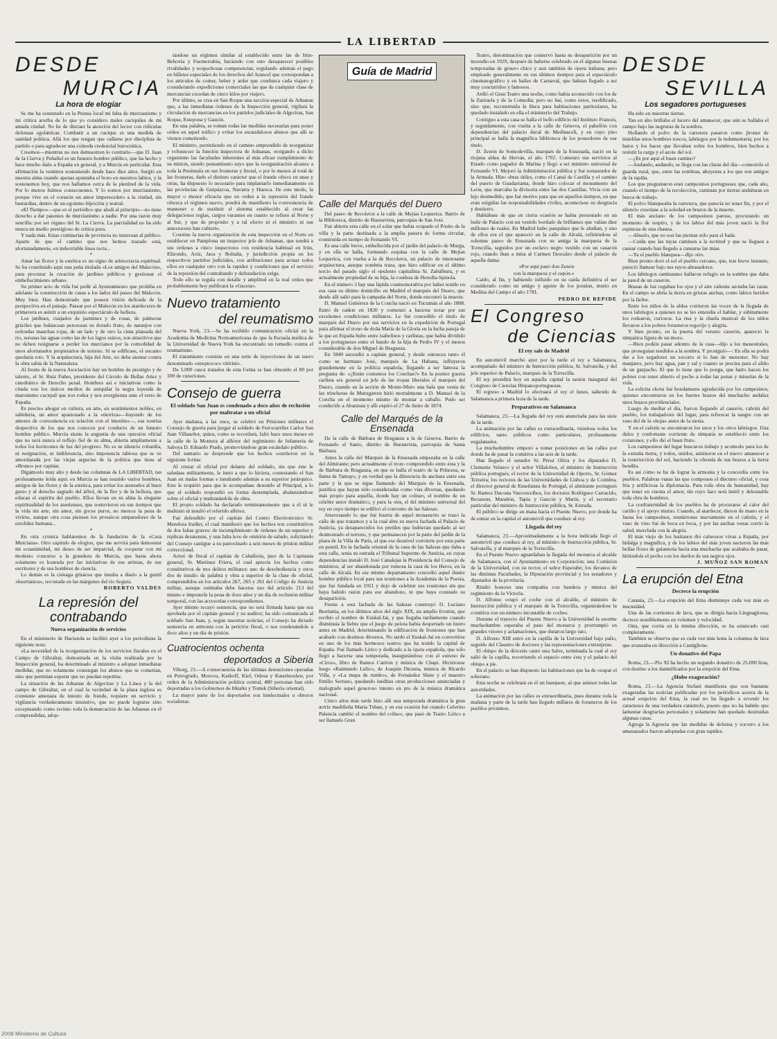LA LIBERTAD
DESDE
MURCIA
La hora de elogiar
Se me ha censurado en la Prensa local mi falta de murcianismo y mi crítica acerba de lo que yo considero males caciquiles de mi amada ciudad. No he de distraer la atención del lector con ridículas defensas egolátricas. Combatir a un cacique es una medida de sanidad política. Allá los que tengan que callarse por disciplina de partido o para agradecer una cómoda credencial burocrática.
Creemos—mientras no nos demuestren lo contrario—que D. Juan de la Cierva y Peñafiel es un funesto hombre público, que ha hecho y hace mucho daño a España en general, y a Murcia en particular. Esta afirmación la venimos sosteniendo desde hace diez años. Surgió en nuestra alma cuando apenas apuntaba el bozo en nuestros labios, y la sostenemos hoy, que nos hallamos cerca de la plenitud de la vida. Por lo menos fuimos consecuentes. Y lo somos por murcianismo, porque vive en el corazón un amor imperecedero a la ciudad, sin bastardías, dentro de un egoísmo hipócrita y teatral.
«El Tiempo»—que es el periódico que aludí al principio—no tiene derecho a dar patentes de murcianismo a nadie. Por una razón muy sencilla: por ser órgano del Sr. La Cierva. La parcialidad no ha sido nunca un medio prestigioso de crítica pura.
Y nada más. Estas cominerías de provincia no interesan al público. Aparte de que el camino que nos hemos trazado está, afortunadamente, en indesviable línea recta...
*
Amar las flores y la estética es un signo de aristocracia espiritual. Se ha constituído aquí una peña titulada «Los amigos del Malecón», para procurar la creación de jardines públicos y gestionar el embellecimiento urbano.
Su primer acto de vida fué pedir al Ayuntamiento que prohiba en adelante la construcción de casas a los lados del paseo del Malecón. Muy bien. Han demostrado que poseen visión delicada de la perspectiva en el paisaje. Pasear por el Malecón en los atardeceres de primavera es asistir a un exquisito espectáculo de belleza.
Los jardines, cuajados de jazmines y de rosas, de palmeras gráciles que balancean perezosas su dorado fruto, de naranjos con redondas manchas rojas, de un lado y de otro la cinta plateada del río, serenas las aguas como las de los lagos suizos, son atractivos que no deben resignarse a perder los murcianos por la comodidad de unos afortunados propietarios de terreno. Si se edificase, el encanto quedaría roto. Y la arquitectura, hija del Arte, no debe atentar contra la obra sabia de la Naturaleza.
Al frente de la nueva Asociación hay un hombre de prestigio y de talento, el Sr. Ruiz Fuñes, presidente del Círculo de Bellas Artes y catedrático de Derecho penal. Hombres así e iniciativas como la citada son los únicos medios de aniquilar la negra leyenda de matonismo caciquil que nos rodea y nos avergüenza ante el resto de España.
Es preciso ahogar en cultura, en arte, en sentimientos nobles, en sabiduría, un amor apasionado a la «tierrica»—huyendo de los amores de conveniencia en relación con el intestino—, esa sonrisa despectiva de los que nos conocen por conducto de un funesto hombre público. Murcia siente la angustia de una opresión oficial que no será nunca el reflejo fiel de su alma, abierta ampliamente a todos los horizontes de luz del progreso. No es su silencio cobardía, ni resignación, ni indiferencia, sino impotencia rabiosa que se ve amordazada por las viejas argucias de la política que tiene al «Bruno» por capitán.
Digámoslo muy alto y desde las columnas de LA LIBERTAD, tan profusamente leída aquí: en Murcia se han reunido varios hombres, amigos de las flores y de la estética, para evitar los atentados al buen gusto y al derecho sagrado del árbol, de la flor y de la belleza, que educan el espíritu del pueblo. Ellos llevan en su alma la elegante espiritualidad de los atenienses, que sostuvieron en sus tiempos que la vida sin arte, sin amor, sin goces puros, no merece la pena de vivirse, aunque otra cosa piensen los prosaicos amparadores de la estolidez humana...
*
En otra crónica hablaremos de la fundación de la «Casa Murciana». Otro capítulo de elogios, que me servirá para demostrar mi ecuanimidad, mi deseo de ser imparcial, de cooperar con mi modesto concurso a la grandeza de Murcia, que hasta ahora solamente es honrada por las iniciativas de sus artistas, de sus escritores y de sus hombres de ciencia.
Lo demás es la ciénaga grisácea que insulta a diario a la gentil «huertanica», recostada en las márgenes del río Segura.
ROBERTO VALDES
La represión del contrabando
Nueva organización de servicios
En el ministerio de Hacienda se facilitó ayer a los periodistas la siguiente nota:
«La necesidad de la reorganización de los servicios fiscales en el Campo de Gibraltar, demostrada en la visita realizada por la Inspección general, ha determinado al ministro a adoptar inmediatas medidas, que no solamente contengan los abusos que se cometían, sino que permitan esperar que no puedan repetirse.
La situación de las Aduanas de Algeciras y La Línea y la del campo de Gibraltar, en el cual la vecindad de la plaza inglesa es constante amenaza de intento de fraude, requiere un servicio y vigilancia verdaderamente intensivo, que no puede lograrse sino exceptuando como recinto toda la demarcación de las Aduanas en él comprendidas, adop-
tándose un régimen similar al establecido entre las de Irún-Behovia y Fuenterrabía, haciendo con esto desaparecer posibles rivalidades y sospechosas competencias, regulando además el pago en billetes especiales de los derechos del Arancel que correspondan a los artículos de comer, beber y arder que conduzca cada viajero y considerando expediciones comerciales las que de cualquier clase de mercancías excedan de cinco kilos por viajero.
Por último, se crea en San Roque una sección especial de Aduanas que, a las inmediatas órdenes de la Inspección general, vigilará la circulación de mercancías en los partidos judiciales de Algeciras, San Roque, Estepona y Gaucín.
En una palabra, se toman todas las medidas necesarias para poner orden en aquel tráfico y evitar los escandalosos abusos que allí se vienen cometiendo.
El ministro, persistiendo en el camino emprendido de reorganizar y robustecer la función inspectora de Aduanas, otorgando a dicho organismo las facultades inherentes al más eficaz cumplimiento de su misión, siendo pensamiento suyo que la reorganización alcance a toda la Península en sus fronteras y litoral, o por lo menos al total de las fronteras, dado el distinto carácter que el fraude ofrece en unas y otras, ha dispuesto lo necesario para implantarlo inmediatamente en las provincias de Guipúzcoa, Navarra y Huesca. De este modo, la mayor o menor eficacia que en orden a la represión del fraude ofrezca el régimen nuevo, pondrá de manifiesto la conveniencia de mantener o de sustituir el sistema establecido al crear las delegaciones regias, cargos vacantes en cuanto se refiere al Norte y al Sur, y que de propósito y a tal efecto ni el ministro ni sus antecesores han cubierto.
Consiste la nueva organización de esta inspección en el Norte en establecer en Pamplona un inspector jefe de Aduanas, que tendrá a sus órdenes a cinco inspectores con residencia habitual en Irún, Elizondo, Aoiz, Jaca y Boltaña, y jurisdicción propia en los respectivos partidos judiciales, con atribuciones para actuar todos ellos en cualquier otro con la rapidez y condiciones que el servicio de la represión del contrabando y defraudación exige.
Todo ello se regula con detalle y amplitud en la real orden que probablemente hoy publicará la «Gaceta».
Nuevo tratamiento
del reumatismo
Nueva York, 23.—Se ha recibido comunicación oficial en la Academia de Medicina Norteamericana de que la Escuela médica de la Universidad de Nueva York ha encontrado un remedio contra el reumatismo.
El tratamiento consiste en una serie de inyecciones de un suero denominado «streptococo viririni».
De 5.000 casos tratados de esta forma se han obtenido el 80 por 100 de curaciones.
Consejo de guerra
El soldado San Juan es condenado a doce años de reclusión por maltratar a un oficial
Ayer mañana, a las once, se celebró en Prisiones militares el Consejo de guerra para juzgar al soldado de Ferrocarriles Carlos San Juan Villaseñor, quien, como se recordará, faltó hace unos meses en la calle de la Montera al alférez del regimiento de Infantería de Saboya D. Eduardo Prado, promoviéndose gran escándalo público.
Del sumario se desprende que los hechos ocurrieron en la siguiente forma:
Al cruzar el oficial por delante del soldado, sin que éste le saludase militarmente, le instó a que lo hiciera, contestando el San Juan en malas formas e insultando además a su superior jerárquico. Este le requirió para que le acompañase detenido al Principal, a lo que el soldado respondió en forma destemplada, abalanzándose sobre el oficial y maltratándole de obra.
El propio soldado ha declarado terminantemente que a él ni le maltrató ni insultó el referido alférez.
Fué defendido por el capitán del Centro Electrotécnico Sr. Mendoza Iradier, el cual manifestó que los hechos son constitutivos de dos faltas graves: de incumplimiento de órdenes de un superior y réplicas desatentas, y una falta leve de omisión de saludo, solicitando del Consejo castigue a su patrocinado a seis meses de prisión militar correccional.
Actuó de fiscal el capitán de Caballería, juez de la Capitanía general, Sr. Martínez Friera, el cual aprecia los hechos como constitutivos de tres delitos militares: uno de desobediencia y otros dos de insulto de palabra y obra a superior de la clase de oficial, comprendidos en los artículos 267, 265 y 261 del Código de Justicia militar, aunque estimaba debe hacerse uso del artículo 213 del mismo e imponerle la pena de doce años y un día de reclusión militar temporal, con las accesorias correspondientes.
Ayer mismo recayó sentencia, que no será firmada hasta que sea aprobada por el capitán general y su auditor; ha sido comunicada al soldado San Juan, y, según nuestras noticias, el Consejo ha dictado sentencia en armonía con la petición fiscal, o sea condenándole a doce años y un día de prisión.
Cuatrocientos ochenta
deportados a Siberia
Viborg, 23.—A consecuencia de las últimas detenciones operadas en Petrogrado, Moscou, Karkoff, Kief, Odesa y Katerinoslaw, por orden de la Administración política central, 480 personas han sido deportadas a los Gobiernos de Irkurks y Tomsk (Siberia oriental).
La mayor parte de los deportados son intelectuales u obreros socialistas.
Guía de Madrid
Calle del Marqués del Duero
Del paseo de Recoletos a la calle de Mejías Lequerica. Barrio de la Biblioteca, distrito de Buenavista, parroquia de San José.
Fué abierta esta calle en el solar que había ocupado el Pósito de la villa y la parte destinada a la amplia panera de forma circular, construída en tiempo de Fernando VI.
Es una calle breve, embellecida por el jardín del palacio de Murga, y en ella se halla, formando esquina con la calle de Mejías Lequerica, con vuelta a la de Recoletos, un palacio de interesante arquitectura, aunque sombría traza, que hizo edificar en el último tercio del pasado siglo el opulento capitalista Sr. Zabálburu, y es actualmente propiedad de su hija, la condesa de Heredia-Spínola.
En el número 3 hay una lápida conmemorativa por haber tenido en esa casa su último domicilio en Madrid el marqués del Duero, que desde allí salió para la campaña del Norte, donde encontró la muerte.
D. Manuel Gutiérrez de la Concha nació en Tucumán el año 1808. Entró de cadete en 1820 y comenzó a hacerse notar por sus excelentes condiciones militares. Le fué concedido el título de marqués del Duero por sus servicios en la expedición de Portugal para afirmar el trono de doña María de la Gloria en la lucha pareja de la que en España hubo entre isabelinos y carlistas, que había dividido a los portugueses entre el bando de la hija de Pedro IV y el menos considerable de don Miguel de Braganza.
En 1849 ascendió a capitán general, y desde entonces tanto él como su hermano José, marqués de La Habana, influyeron grandemente en la política española, llegando a ser famosa la pregunta de: «¿Están contentos los Conchas?» En la postrer guerra carlista era general en jefe de las tropas liberales el marqués del Duero, cuando en la acción de Monte-Muro una bala que venía de las trincheras de Murugarren hirió mortalmente a D. Manuel de la Concha en el momento mismo de montar a caballo. Pudo ser conducido a Abarzuza y allí expiró el 27 de Junio de 1874.
Calle del Marqués de la Ensenada
De la calle de Bárbara de Braganza a la de Génova. Barrio de Fernando el Santo, distrito de Buenavista, parroquia de Santa Bárbara.
Antes la calle del Marqués de la Ensenada empezaba en la calle del Almirante; pero actualmente el trozo comprendido entre ésta y la de Bárbara de Braganza, en que se halla el teatro de la Princesa, se llama de Tamayo, y en verdad que la diferencia de anchura entre esa parte y la que se sigue llamando del Marqués de la Ensenada, justifica que hayan sido consideradas como vías diversas, quedando más propio para aquélla, donde hay un coliseo, el nombre de un célebre autor dramático, y para la otra, el del ministro universal del rey en cuyo tiempo se edificó el convento de las Salesas.
Atravesando lo que fué huerta de aquel monasterio se trazó la calle de que tratamos y a la cual abre su nueva fachada el Palacio de Justicia, ya desaparecidos los pretiles que hubieran quedado al ser desmontado el terreno, y que permanecen por la parte del jardín de la plaza de la Villa de París, al que ese desnivel convierte por esta parte en pensil. En la fachada oriental de la casa de las Salesas que daba a esta calle, tenía su entrada el Tribunal Supremo de Justicia, en cuyas dependencias instaló D. José Canalejas la Presidencia del Consejo de ministros, al ser abandonada por ruinosa la casa de los Heros, en la calle de Alcalá. En ese mismo departamento concedió aquel ilustre hombre público local para sus reuniones a la Academia de la Poesía, que fué fundada en 1911 y dejó de celebrar sus reuniones sin que haya habido razón para ese abandono, ni que haya constado su desaparición.
Frente a esta fachada de las Salesas construyó D. Luciano Berriatúa, en los últimos años del siglo XIX, un amplio frontón, que recibió el nombre de Euskal-Jai, y que llegaba tardíamente cuando disminuía la fiebre que el juego de pelota había despertado un lustro antes en Madrid, determinando la edificación de frontones que han acabado con destinos diversos. No tardó el Euskal-Jai en convertirse en uno de los más hermosos teatros que ha tenido la capital de España. Fué llamado Lírico y dedicado a la ópera española, que sólo llegó a hacerse una temporada, inaugurándose con el estreno de «Circe», libro de Ramos Carrión y música de Chapí. Hiciéronse luego «Raimundo Lulio», de Joaquín Dicenta, música de Ricardo Villa, y «La mapa de rumbo», de Fernández Shaw y el maestro Emilio Serrano, quedando inéditas otras producciones anunciadas y malogrado aquel generoso intento en pro de la música dramática nacional.
Cinco años más tarde hizo allí una temporada dramática la gran actriz madrileña María Tubau, y en esa ocasión fué cuando Ceferino Palencia cambió el nombre del coliseo, que pasó de Teatro Lírico a ser llamado Gran
Teatro, denominación que conservó hasta su desaparición por un incendio en 1920, después de haberse celebrado en él algunas buenas temporadas de género chico y aun también de ópera italiana; pero empleado generalmente en sus últimos tiempos para el espectáculo cinematográfico y en bailes de Carnaval, que habían llegado a ser muy concurridos y famosos.
Ardió el Gran Teatro una noche, como había acontecido con los de la Zarzuela y de la Comedia; pero no fué, como éstos, reedificado, sino que, reconstruída la finca para habitaciones particulares, ha quedado instalado en ella el ministerio del Trabajo.
Contiguo a esta casa se halla el bello edificio del Instituto Francés, y seguidamente, con vuelta a la calle de Génova, el pabellón con dependencias del palacio ducal de Medinaceli, y en cuyo piso principal se halla la magnífica biblioteca de los poseedores de ese título.
D. Zenón de Somodevilla, marqués de la Ensenada, nació en la riojana aldea de Hervás, el año 1702. Comenzó sus servicios al Estado como pagador de Marina y llegó a ser ministro universal de Fernando VI. Mejoró la Administración pública y fué restaurador de la Armada. Hizo obras útiles, como el Canal de Castilla y el camino del puerto de Guadarrama, donde hizo colocar el monumento del León, que marcaba la divisoria entre las dos Castillas. Vivía con un lujo desmedido, que fué motivo para que en aquellos tiempos, en que eran exigidas las responsabilidades civiles, aconteciese su desgracia y destierro.
Hablábase de que en cierta ocasión se había presentado en un baile de Palacio con un vestido bordado de brillantes que valían diez millones de reales. En Madrid hubo pasquines que le aludían, y uno de ellos era el que apareció en la calle de Alcalá, refiriéndose al solemne paseo de Ensenada con su amiga la marquesa de la Torrecilla, seguidos por un esclavo negro vestido con un casacón rojo, cuando iban a misa al Carmen Descalzo desde el palacio de aquella dama:
«Por aquí pasó don Zenón
con la marquesa y el capón.»
Caído, al fin, y habiendo influído en su caída definitiva el ser considerado como un amigo y agente de los jesuítas, murió en Medina del Campo el año 1781.
PEDRO DE REPIDE
El Congreso
de Ciencias
El rey sale de Madrid
En automóvil marchó ayer por la tarde el rey a Salamanca, acompañado del ministro de Instrucción pública, Sr. Salvatella, y del jefe superior de Palacio, marqués de la Torrecilla.
El rey presidirá hoy en aquella capital la sesión inaugural del Congreso de Ciencias Hispanoportuguesas.
El regreso a Madrid lo efectuará el rey el lunes, saliendo de Salamanca a primera hora de la tarde.
Preparativos en Salamanca
Salamanca, 23.—La llegada del rey está anunciada para las siete de la tarde.
La animación por las calles es extraordinaria, viéndose todos los edificios, tanto públicos como particulares, profusamente engalanados.
La muchedumbre empezó a tomar posiciones en las calles por donde ha de pasar la comitiva a las seis de la tarde.
Han llegado el senador Sr. Pérez Oliva y los diputados D. Clemente Velasco y el señor Villalobos, el ministro de Instrucción pública portugués, el rector de la Universidad de Oporto, Sr. Gómez Teixeira; los rectores de las Universidades de Lisboa y de Coimbra, el director general de Enseñanza de Portugal, el almirante portugués Sr. Ramos Dacosta Vasconcelhos, los doctores Rodríguez Carracido, Recasens, Marañón, Tapia y Gascón y Marín, y el secretario particular del ministro de Instrucción pública, Sr. Estrada.
El público se dirige en masa hacia el Puente Nuevo, por donde ha de entrar en la capital el automóvil que conduce al rey.
Llegada del rey
Salamanca, 23.—Aproximadamente a la hora indicada llegó el automóvil que conduce al rey, al ministro de Instrucción pública, Sr. Salvatella, y al marqués de la Torrecilla.
En el Puente Nuevo aguardaban la llegada del monarca el alcalde de Salamanca, con el Ayuntamiento en Corporación; una Comisión de la Universidad, con su rector, el señor Esperabé; los decanos de las distintas Facultades, la Diputación provincial y los senadores y diputados de la provincia.
Rindió honores una compañía con bandera y música del regimiento de la Victoria.
D. Alfonso ocupó el coche con el alcalde, el ministro de Instrucción pública y el marqués de la Torrecilla, organizándose la comitiva con un número incontable de coches.
Durante el trayecto del Puente Nuevo a la Universidad la enorme muchedumbre esperaba el paso del monarca y prorrumpió en grandes vítores y aclamaciones, que duraron largo rato.
D. Alfonso XIII entró en la capilla de la Universidad bajo palio, seguido del Claustro de doctores y las representaciones extranjeras.
El obispo de la diócesis cantó una Salve, terminada la cual el rey salió de la capilla, recorriendo el espacio entre ésta y el palacio del obispo a pie.
En el palacio se han dispuesto las habitaciones que ha de ocupar el soberano.
Esta noche se celebrará en él un banquete, al que asisten todas las autoridades.
La animación por las calles es extraordinaria, pues durante toda la mañana y parte de la tarde han llegado millares de forasteros de los pueblos próximos.
DESDE
SEVILLA
Los segadores portugueses
Ha sido en nuestras tierras.
Tan en alto brillaba el lucero del amanecer, que aún se hallaba el campo bajo las negruras de la sombra.
Hollando el polvo de la carretera pasaron como jirones de tinieblas unos hombres toscos, labriegos por la indumentaria; por los hatos y los haces que llevaban sobre los hombros, bien hechos a resistir la carga y el azote del sol.
—¿Es por aquí el buen camino?
—Andando, andando, se llega con las claras del día—contestóle el guarda rural, que, entre las sombras, ahuyenta a los que son amigos de la rapiña.
Los que preguntaron eran campesinos portugueses que, cada año, cuando el tiempo de la recolección, caminan por tierras andaluzas en busca de trabajo.
El polvo blanqueaba la carretera, que parecía no tener fin, y por el silencio creeríase a la soledad en brazos de la muerte.
El más anciano de los campesinos paróse, procurando un momento de respiro, y de los labios del más joven nació la flor espinosa de una chanza.
—Abuelo, que no son las piernas sólo para el baile.
—Cuida que las tuyas caminen a la rectitud y que se lleguen a cansar cuando han llegado a cansarse las mías.
—Ya el pueblo blanquea—dijo otro.
Bien pronto doró el sol el pueblo cercano, que, tras breve instante, pareció llamear bajo sus rayos abrasadores.
Los labriegos caminantes hallaron refugio en la sombra que daba la pared de un caserón.
Brasas de luz cegaban los ojos y el aire caliente azotaba las caras. En el campo se abría la tierra en grietas anchas, como labios heridos por la fiebre.
Entre los niños de la aldea corrieron las voces de la llegada de unos labriegos a quienes no se les entendía el hablar, y súbitamente los rodearon, curiosos. La risa y la charla musical de los niños llevaron a los pobres forasteros regocijo y alegría.
Y bien pronto, en la puerta del vetusto caserón, apareció la simpática figura de un mozo.
—Bien podéis pasar adentro de la casa—dijo a los menestrales, que proseguían tendidos a la sombra. Y prosiguió—: En ella se podrá dar a los segadores un socorro si lo han de menester. No hay manjares, pero hay agua, pan y sal y cuanto se precisa para el aliño de un gazpacho. El que lo tiene que lo ponga, que harto hacen los pobres con tener abierto el pecho a todas las penas y miserias de la vida.
La solícita oferta fué hondamente agradecida por los campesinos, quienes encontraron en los fuertes brazos del muchacho andaluz unos brazos providenciales.
Luego de mediar el día, fueron llegando al caserón, cafetín del pueblo, los trabajadores del lugar, para refrescar la sangre con un vaso del de la «hoja» antes de la siesta.
Y en el cafetín se encontraron los unos y los otros labriegos. Una dulce y confortante corriente de simpatía se estableció entre los corazones, y ello dió el buen fruto.
Los campesinos del lugar buscaron trabajo y acomodo para los de la extraña tierra, y todos, unidos, asistieron en el nuevo amanecer a la resurrección del sol, haciendo la ofrenda de sus brazos a la tierra bendita.
Es así cómo se ha de lograr la armonía y la concordia entre los pueblos. Palabras vanas las que componen el discurso oficial, y cosa fría y artificiosa la diplomacia. Para toda obra de humanidad, hay que tener en cuenta el amor, sin cuyo lazo será inútil y deleznable toda obra de hombres.
La confraternidad de los pueblos ha de procurarse al calor del cariño y el apoyo mutuo. Cuando, al atardecer, dieron de mano en la faena los campesinos, reuniéronse nuevamente en el cafetín, y el vaso de vino fué de boca en boca, y por las anchas venas corrió la salud, mezclada con la alegría.
El más viejo de los lusitanos dió calurosos vivas a España, por hidalga y magnífica, y de los labios del más joven nacieron las más bellas flores de galantería hacia una muchacha que acababa de pasar, hiriéndole el pecho con los dardos de sus negros ojos.
J. MUÑOZ SAN ROMAN
La erupción del Etna
Decrece la erupción
Catania, 23.—La erupción del Etna disminuye cada vez más en intensidad.
Una de las corrientes de lava, que se dirigía hacia Linguaglossa, decrece sensiblemente en volumen y velocidad.
Otra, que corría en la misma dirección, se ha estancado casi completamente.
También se observa que es cada vez más lenta la columna de lava que avanzaba en dirección a Castiglione.
Un donativo del Papa
Roma, 23.—Pío XI ha hecho un segundo donativo de 25.000 liras, con destino a los damnificados por la erupción del Etna.
¿Hubo exageración?
Roma, 23.—La Agencia Stefani manifiesta que son bastante exageradas las noticias publicadas por los periódicos acerca de la actual erupción del Etna, la cual no ha llegado a revestir los caracteres de una verdadera catástrofe, puesto que no ha habido que lamentar desgracias personales y solamente han quedado destruídas algunas casas.
Agrega la Agencia que las medidas de defensa y socorro a los amenazados fueron adoptadas con gran rapidez.
2009 Ministerio de Cultura